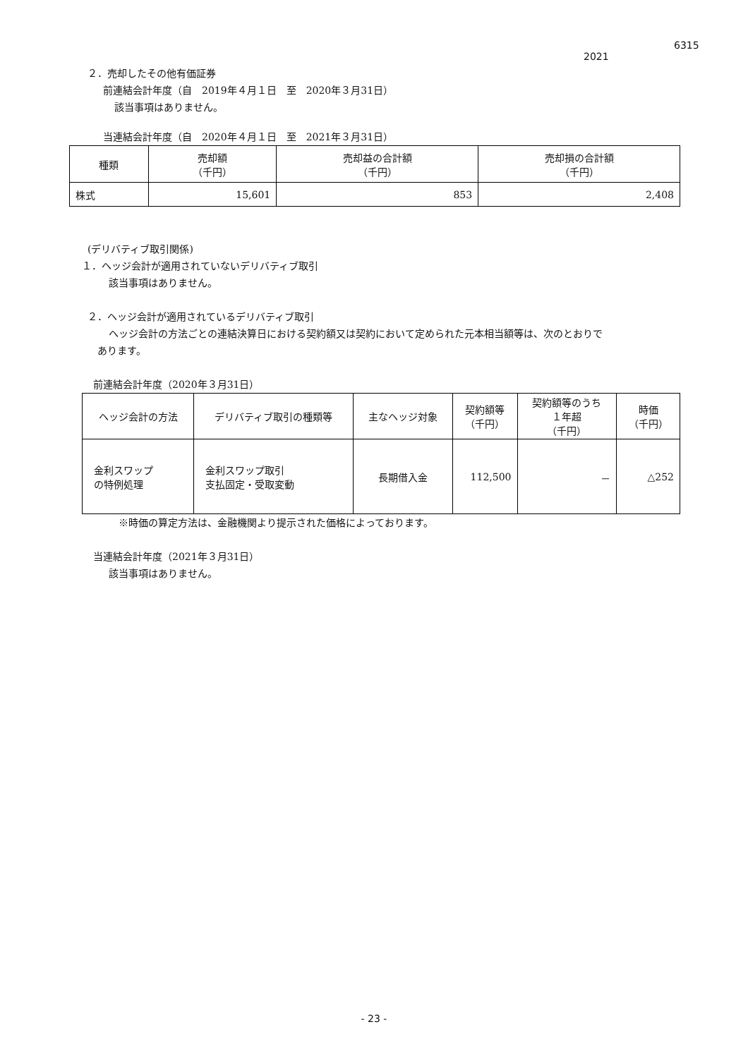6315
2021
２．売却したその他有価証券
前連結会計年度（自　2019年４月１日　至　2020年３月31日）
該当事項はありません。
当連結会計年度（自　2020年４月１日　至　2021年３月31日）
| 種類 | 売却額 （千円） | 売却益の合計額 （千円） | 売却損の合計額 （千円） |
| --- | --- | --- | --- |
| 株式 | 15,601 | 853 | 2,408 |
(デリバティブ取引関係)
１．ヘッジ会計が適用されていないデリバティブ取引
該当事項はありません。
２．ヘッジ会計が適用されているデリバティブ取引
ヘッジ会計の方法ごとの連結決算日における契約額又は契約において定められた元本相当額等は、次のとおりで
あります。
前連結会計年度（2020年３月31日）
| ヘッジ会計の方法 | デリバティブ取引の種類等 | 主なヘッジ対象 | 契約額等 （千円） | 契約額等のうち １年超 （千円） | 時価 （千円） |
| --- | --- | --- | --- | --- | --- |
| 金利スワップ の特例処理 | 金利スワップ取引 支払固定・受取変動 | 長期借入金 | 112,500 | － | △252 |
※時価の算定方法は、金融機関より提示された価格によっております。
当連結会計年度（2021年３月31日）
該当事項はありません。
- 23 -